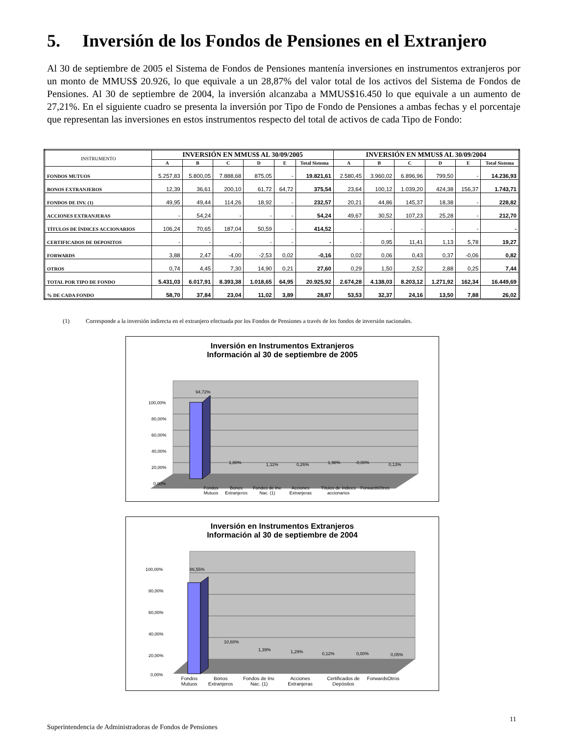5. Inversión de los Fondos de Pensiones en el Extranjero
Al 30 de septiembre de 2005 el Sistema de Fondos de Pensiones mantenía inversiones en instrumentos extranjeros por un monto de MMUS$ 20.926, lo que equivale a un 28,87% del valor total de los activos del Sistema de Fondos de Pensiones. Al 30 de septiembre de 2004, la inversión alcanzaba a MMUS$16.450 lo que equivale a un aumento de 27,21%. En el siguiente cuadro se presenta la inversión por Tipo de Fondo de Pensiones a ambas fechas y el porcentaje que representan las inversiones en estos instrumentos respecto del total de activos de cada Tipo de Fondo:
| INSTRUMENTO | INVERSIÓN EN MMUS$ AL 30/09/2005 | | | | | | INVERSIÓN EN MMUS$ AL 30/09/2004 | | | | | |
| --- | --- | --- | --- | --- | --- | --- | --- | --- | --- | --- | --- | --- |
| | A | B | C | D | E | Total Sistema | A | B | C | D | E | Total Sistema |
| FONDOS MUTUOS | 5.257,83 | 5.800,05 | 7.888,68 | 875,05 | - | 19.821,61 | 2.580,45 | 3.960,02 | 6.896,96 | 799,50 | - | 14.236,93 |
| BONOS EXTRANJEROS | 12,39 | 36,61 | 200,10 | 61,72 | 64,72 | 375,54 | 23,64 | 100,12 | 1.039,20 | 424,38 | 156,37 | 1.743,71 |
| FONDOS DE INV. (1) | 49,95 | 49,44 | 114,26 | 18,92 | - | 232,57 | 20,21 | 44,86 | 145,37 | 18,38 | - | 228,82 |
| ACCIONES EXTRANJERAS | - | 54,24 | - | - | - | 54,24 | 49,67 | 30,52 | 107,23 | 25,28 | - | 212,70 |
| TÍTULOS DE ÍNDICES ACCIONARIOS | 106,24 | 70,65 | 187,04 | 50,59 | - | 414,52 | - | - | - | - | - | - |
| CERTIFICADOS DE DEPOSITOS | - | - | - | - | - | - | - | 0,95 | 11,41 | 1,13 | 5,78 | 19,27 |
| FORWARDS | 3,88 | 2,47 | -4,00 | -2,53 | 0,02 | -0,16 | 0,02 | 0,06 | 0,43 | 0,37 | -0,06 | 0,82 |
| OTROS | 0,74 | 4,45 | 7,30 | 14,90 | 0,21 | 27,60 | 0,29 | 1,50 | 2,52 | 2,88 | 0,25 | 7,44 |
| TOTAL POR TIPO DE FONDO | 5.431,03 | 6.017,91 | 8.393,38 | 1.018,65 | 64,95 | 20.925,92 | 2.674,28 | 4.138,03 | 8.203,12 | 1.271,92 | 162,34 | 16.449,69 |
| % DE CADA FONDO | 58,70 | 37,84 | 23,04 | 11,02 | 3,89 | 28,87 | 53,53 | 32,37 | 24,16 | 13,50 | 7,88 | 26,02 |
(1) Corresponde a la inversión indirecta en el extranjero efectuada por los Fondos de Pensiones a través de los fondos de inversión nacionales.
Inversión en Instrumentos Extranjeros
Información al 30 de septiembre de 2005
100,00%
80,00%
60,00%
40,00%
20,00%
0,00%
94,72%
1,80%
1,11%
0,26%
1,98%
-0,00%
0,13%
Fondos Mutuos Bonos Extranjeros Fondos de Inv. Nac. (1) Acciones Extranjeras Títulos de índices accionarios Forwards Otros
Inversión en Instrumentos Extranjeros
Información al 30 de septiembre de 2004
100,00%
80,00%
60,00%
40,00%
20,00%
0,00%
86,55%
10,60%
1,39%
1,29%
0,12%
0,00%
0,05%
Fondos Mutuos Bonos Extranjeros Fondos de Inv. Nac. (1) Acciones Extranjeras Certificados de Depósitos Forwards Otros
11
Superintendencia de Administradoras de Fondos de Pensiones